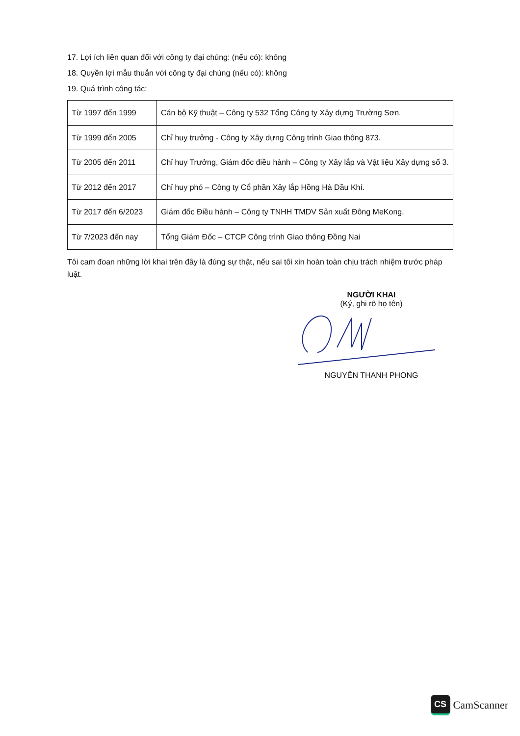17. Lợi ích liên quan đối với công ty đại chúng: (nếu có): không
18. Quyền lợi mẫu thuẫn với công ty đại chúng (nếu có): không
19. Quá trình công tác:
| Từ 1997 đến 1999 | Cán bộ Kỹ thuật – Công ty 532 Tổng Công ty Xây dựng Trường Sơn. |
| Từ 1999 đến 2005 | Chỉ huy trưởng - Công ty Xây dựng Công trình Giao thông 873. |
| Từ 2005 đến 2011 | Chỉ huy Trưởng, Giám đốc điều hành – Công ty Xây lắp và Vật liệu Xây dựng số 3. |
| Từ 2012 đến 2017 | Chỉ huy phó – Công ty Cổ phần Xây lắp Hồng Hà Dầu Khí. |
| Từ 2017 đến 6/2023 | Giám đốc Điều hành – Công ty TNHH TMDV Sản xuất Đông MeKong. |
| Từ 7/2023 đến nay | Tổng Giám Đốc – CTCP Công trình Giao thông Đồng Nai |
Tôi cam đoan những lời khai trên đây là đúng sự thật, nếu sai tôi xin hoàn toàn chịu trách nhiệm trước pháp luật.
NGƯỜI KHAI
(Ký, ghi rõ họ tên)
NGUYỄN THANH PHONG
CS
CamScanner